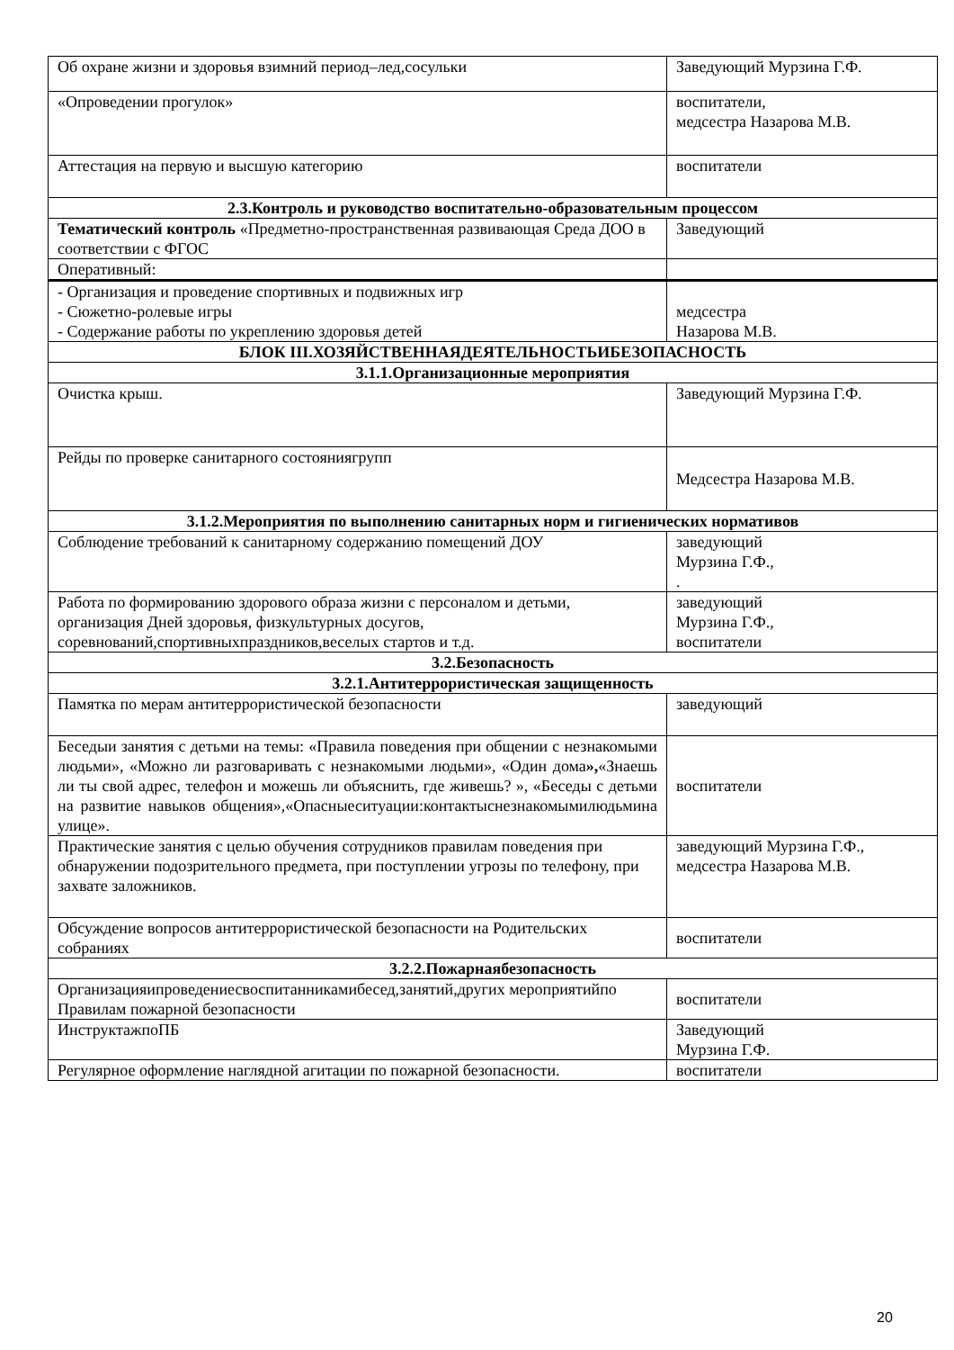| Об охране жизни и здоровья взимний период–лед,сосульки | Заведующий Мурзина Г.Ф. |
| «Опроведении прогулок» | воспитатели, медсестра Назарова М.В. |
| Аттестация на первую и высшую категорию | воспитатели |
| 2.3.Контроль и руководство воспитательно-образовательным процессом | |
| Тематический контроль «Предметно-пространственная развивающая Среда ДОО в соответствии с ФГОС | Заведующий |
| Оперативный: | |
| - Организация и проведение спортивных и подвижных игр - Сюжетно-ролевые игры - Содержание работы по укреплению здоровья детей | медсестра Назарова М.В. |
| БЛОК III.ХОЗЯЙСТВЕННАЯДЕЯТЕЛЬНОСТЬИБЕЗОПАСНОСТЬ | |
| 3.1.1.Организационные мероприятия | |
| Очистка крыш. | Заведующий Мурзина Г.Ф. |
| Рейды по проверке санитарного состояниягрупп | Медсестра Назарова М.В. |
| 3.1.2.Мероприятия по выполнению санитарных норм и гигиенических нормативов | |
| Соблюдение требований к санитарному содержанию помещений ДОУ | заведующий Мурзина Г.Ф., . |
| Работа по формированию здорового образа жизни с персоналом и детьми, организация Дней здоровья, физкультурных досугов, соревнований,спортивныхпраздников,веселых стартов и т.д. | заведующий Мурзина Г.Ф., воспитатели |
| 3.2.Безопасность | |
| 3.2.1.Антитеррористическая защищенность | |
| Памятка по мерам антитеррористической безопасности | заведующий |
| Беседыи занятия с детьми на темы: «Правила поведения при общении с незнакомыми людьми», «Можно ли разговаривать с незнакомыми людьми», «Один дома », «Знаешь ли ты свой адрес, телефон и можешь ли объяснить, где живешь? », «Беседы с детьми на развитие навыков общения»,«Опасныеситуации:контактыснезнакомымилюдьмина улице». | воспитатели |
| Практические занятия с целью обучения сотрудников правилам поведения при обнаружении подозрительного предмета, при поступлении угрозы по телефону, при захвате заложников. | заведующий Мурзина Г.Ф., медсестра Назарова М.В. |
| Обсуждение вопросов антитеррористической безопасности на Родительских собраниях | воспитатели |
| 3.2.2.Пожарнаябезопасность | |
| Организацияипроведениесвоспитанникамибесед,занятий,других мероприятийпо Правилам пожарной безопасности | воспитатели |
| ИнструктажпоПБ | Заведующий Мурзина Г.Ф. |
| Регулярное оформление наглядной агитации по пожарной безопасности. | воспитатели |
20